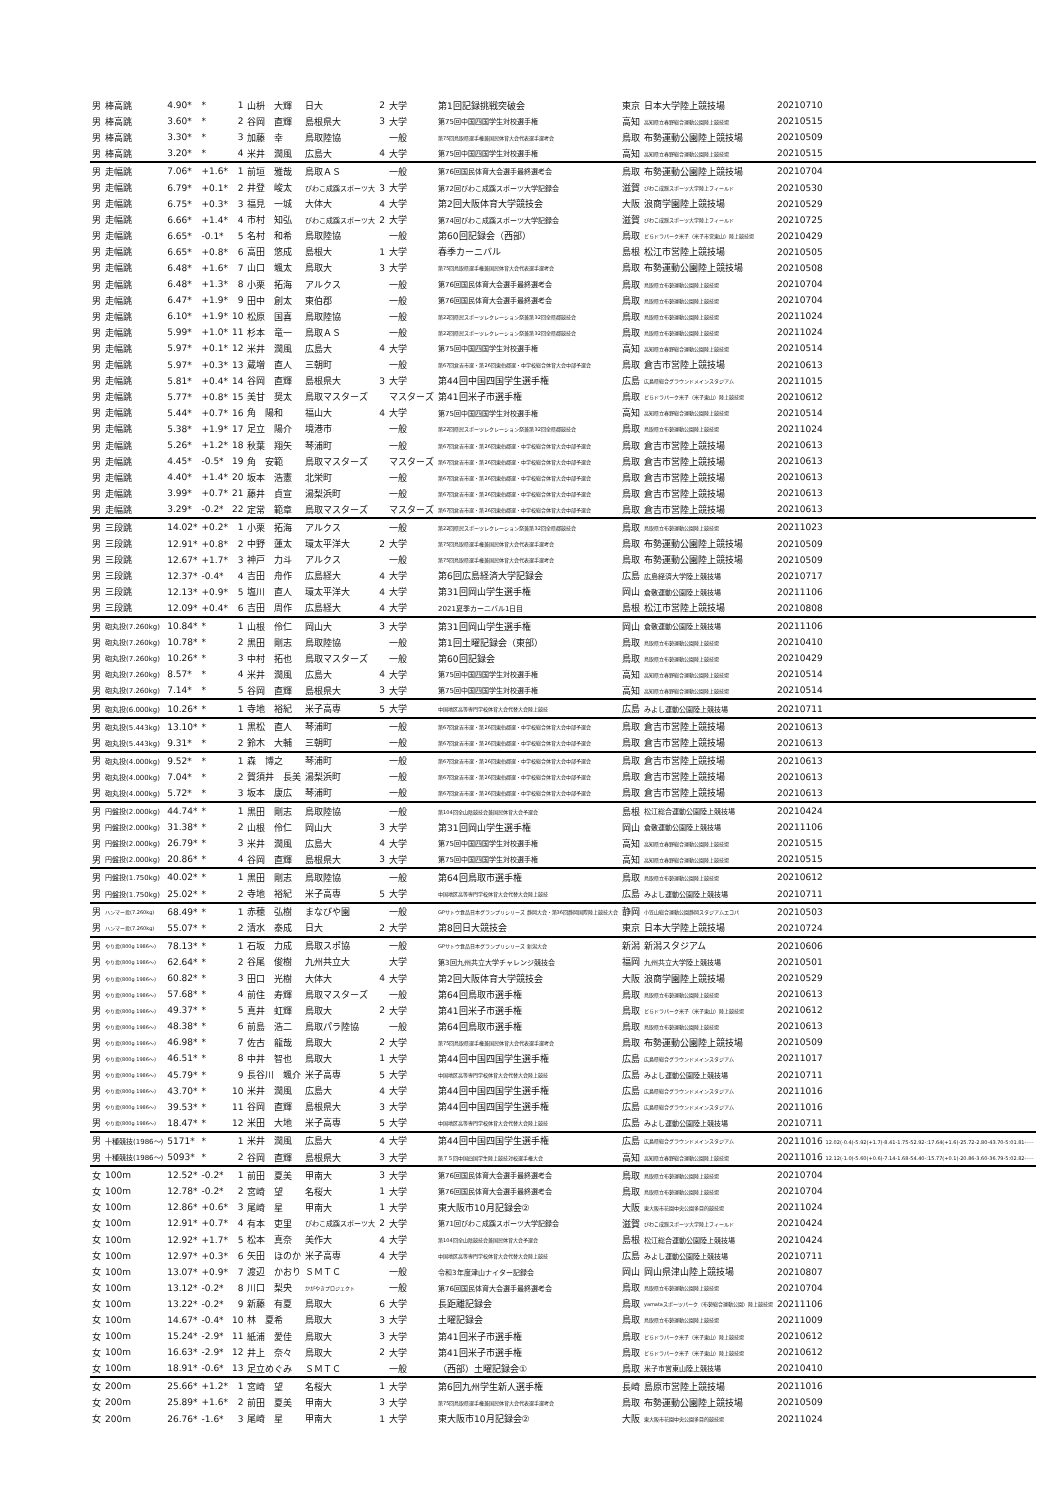| 男 | 棒高跳 | 4.90* | * | 1 | 山枡 大輝 | 日大 | 2 | 大学 | 第1回記録挑戦突破会 | 東京 | 日本大学陸上競技場 | 20210710 |
| 男 | 棒高跳 | 3.60* | * | 2 | 谷岡 直輝 | 島根県大 | 3 | 大学 | 第75回中国四国学生対校選手権 | 高知 | 高知県立春野総合運動公園陸上競技場 | 20210515 |
| 男 | 棒高跳 | 3.30* | * | 3 | 加藤 幸 | 鳥取陸協 | | 一般 | 第75回鳥取県選手権兼国民体育大会代表選手選考会 | 鳥取 | 布勢運動公園陸上競技場 | 20210509 |
| 男 | 棒高跳 | 3.20* | * | 4 | 米井 潤風 | 広島大 | 4 | 大学 | 第75回中国四国学生対校選手権 | 高知 | 高知県立春野総合運動公園陸上競技場 | 20210515 |
| 男 | 走幅跳 | 7.06* | +1.6* | 1 | 前垣 雅哉 | 鳥取ＡＳ | | 一般 | 第76回国民体育大会選手最終選考会 | 鳥取 | 布勢運動公園陸上競技場 | 20210704 |
| 男 | 走幅跳 | 6.79* | +0.1* | 2 | 井登 峻太 | びわこ成蹊スポーツ大 | 3 | 大学 | 第72回びわこ成蹊スポーツ大学記録会 | 滋賀 | びわこ成蹊スポーツ大学陸上フィールド | 20210530 |
| 男 | 走幅跳 | 6.75* | +0.3* | 3 | 福見 一城 | 大体大 | 4 | 大学 | 第2回大阪体育大学競技会 | 大阪 | 浪商学園陸上競技場 | 20210529 |
| 男 | 走幅跳 | 6.66* | +1.4* | 4 | 市村 知弘 | びわこ成蹊スポーツ大 | 2 | 大学 | 第74回びわこ成蹊スポーツ大学記録会 | 滋賀 | びわこ成蹊スポーツ大学陸上フィールド | 20210725 |
| 男 | 走幅跳 | 6.65* | -0.1* | 5 | 名村 和希 | 鳥取陸協 | | 一般 | 第60回記録会（西部） | 鳥取 | どらドラパーク米子（米子市営東山）陸上競技場 | 20210429 |
| 男 | 走幅跳 | 6.65* | +0.8* | 6 | 高田 悠成 | 島根大 | 1 | 大学 | 春季カーニバル | 島根 | 松江市営陸上競技場 | 20210505 |
| 男 | 走幅跳 | 6.48* | +1.6* | 7 | 山口 颯太 | 鳥取大 | 3 | 大学 | 第75回鳥取県選手権兼国民体育大会代表選手選考会 | 鳥取 | 布勢運動公園陸上競技場 | 20210508 |
| 男 | 走幅跳 | 6.48* | +1.3* | 8 | 小栗 拓海 | アルクス | | 一般 | 第76回国民体育大会選手最終選考会 | 鳥取 | 鳥取県立布勢運動公園陸上競技場 | 20210704 |
| 男 | 走幅跳 | 6.47* | +1.9* | 9 | 田中 創太 | 東伯郡 | | 一般 | 第76回国民体育大会選手最終選考会 | 鳥取 | 鳥取県立布勢運動公園陸上競技場 | 20210704 |
| 男 | 走幅跳 | 6.10* | +1.9* | 10 | 松原 国喜 | 鳥取陸協 | | 一般 | 第22回県民スポーツレクレーション祭兼第32回全県郡競技会 | 鳥取 | 鳥取県立布勢運動公園陸上競技場 | 20211024 |
| 男 | 走幅跳 | 5.99* | +1.0* | 11 | 杉本 竜一 | 鳥取ＡＳ | | 一般 | 第22回県民スポーツレクレーション祭兼第32回全県郡競技会 | 鳥取 | 鳥取県立布勢運動公園陸上競技場 | 20211024 |
| 男 | 走幅跳 | 5.97* | +0.1* | 12 | 米井 潤風 | 広島大 | 4 | 大学 | 第75回中国四国学生対校選手権 | 高知 | 高知県立春野総合運動公園陸上競技場 | 20210514 |
| 男 | 走幅跳 | 5.97* | +0.3* | 13 | 蔵増 直人 | 三朝町 | | 一般 | 第67回倉吉市選・第26回東伯郡選・中学校総合体育大会中部予選会 | 鳥取 | 倉吉市営陸上競技場 | 20210613 |
| 男 | 走幅跳 | 5.81* | +0.4* | 14 | 谷岡 直輝 | 島根県大 | 3 | 大学 | 第44回中国四国学生選手権 | 広島 | 広島県総合グラウンドメインスタジアム | 20211015 |
| 男 | 走幅跳 | 5.77* | +0.8* | 15 | 美甘 奨太 | 鳥取マスターズ | | マスターズ | 第41回米子市選手権 | 鳥取 | どらドラパーク米子（米子東山）陸上競技場 | 20210612 |
| 男 | 走幅跳 | 5.44* | +0.7* | 16 | 角 陽和 | 福山大 | 4 | 大学 | 第75回中国四国学生対校選手権 | 高知 | 高知県立春野総合運動公園陸上競技場 | 20210514 |
| 男 | 走幅跳 | 5.38* | +1.9* | 17 | 足立 陽介 | 境港市 | | 一般 | 第22回県民スポーツレクレーション祭兼第32回全県郡競技会 | 鳥取 | 鳥取県立布勢運動公園陸上競技場 | 20211024 |
| 男 | 走幅跳 | 5.26* | +1.2* | 18 | 秋葉 翔矢 | 琴浦町 | | 一般 | 第67回倉吉市選・第26回東伯郡選・中学校総合体育大会中部予選会 | 鳥取 | 倉吉市営陸上競技場 | 20210613 |
| 男 | 走幅跳 | 4.45* | -0.5* | 19 | 角 安範 | 鳥取マスターズ | | マスターズ | 第67回倉吉市選・第26回東伯郡選・中学校総合体育大会中部予選会 | 鳥取 | 倉吉市営陸上競技場 | 20210613 |
| 男 | 走幅跳 | 4.40* | +1.4* | 20 | 坂本 浩憲 | 北栄町 | | 一般 | 第67回倉吉市選・第26回東伯郡選・中学校総合体育大会中部予選会 | 鳥取 | 倉吉市営陸上競技場 | 20210613 |
| 男 | 走幅跳 | 3.99* | +0.7* | 21 | 藤井 貞宣 | 湯梨浜町 | | 一般 | 第67回倉吉市選・第26回東伯郡選・中学校総合体育大会中部予選会 | 鳥取 | 倉吉市営陸上競技場 | 20210613 |
| 男 | 走幅跳 | 3.29* | -0.2* | 22 | 定常 範章 | 鳥取マスターズ | | マスターズ | 第67回倉吉市選・第26回東伯郡選・中学校総合体育大会中部予選会 | 鳥取 | 倉吉市営陸上競技場 | 20210613 |
| 男 | 三段跳 | 14.02* | +0.2* | 1 | 小栗 拓海 | アルクス | | 一般 | 第22回県民スポーツレクレーション祭兼第32回全県郡競技会 | 鳥取 | 鳥取県立布勢運動公園陸上競技場 | 20211023 |
| 男 | 三段跳 | 12.91* | +0.8* | 2 | 中野 蓮太 | 環太平洋大 | 2 | 大学 | 第75回鳥取県選手権兼国民体育大会代表選手選考会 | 鳥取 | 布勢運動公園陸上競技場 | 20210509 |
| 男 | 三段跳 | 12.67* | +1.7* | 3 | 神戸 力斗 | アルクス | | 一般 | 第75回鳥取県選手権兼国民体育大会代表選手選考会 | 鳥取 | 布勢運動公園陸上競技場 | 20210509 |
| 男 | 三段跳 | 12.37* | -0.4* | 4 | 吉田 舟作 | 広島経大 | 4 | 大学 | 第6回広島経済大学記録会 | 広島 | 広島経済大学陸上競技場 | 20210717 |
| 男 | 三段跳 | 12.13* | +0.9* | 5 | 塩川 直人 | 環太平洋大 | 4 | 大学 | 第31回岡山学生選手権 | 岡山 | 倉敷運動公園陸上競技場 | 20211106 |
| 男 | 三段跳 | 12.09* | +0.4* | 6 | 吉田 周作 | 広島経大 | 4 | 大学 | 2021夏季カーニバル1日目 | 島根 | 松江市営陸上競技場 | 20210808 |
| 男 | 砲丸投(7.260kg) | 10.84* | * | 1 | 山根 伶仁 | 岡山大 | 3 | 大学 | 第31回岡山学生選手権 | 岡山 | 倉敷運動公園陸上競技場 | 20211106 |
| 男 | 砲丸投(7.260kg) | 10.78* | * | 2 | 黒田 剛志 | 鳥取陸協 | | 一般 | 第1回土曜記録会（東部） | 鳥取 | 鳥取県立布勢運動公園陸上競技場 | 20210410 |
| 男 | 砲丸投(7.260kg) | 10.26* | * | 3 | 中村 拓也 | 鳥取マスターズ | | 一般 | 第60回記録会 | 鳥取 | 鳥取県立布勢運動公園陸上競技場 | 20210429 |
| 男 | 砲丸投(7.260kg) | 8.57* | * | 4 | 米井 潤風 | 広島大 | 4 | 大学 | 第75回中国四国学生対校選手権 | 高知 | 高知県立春野総合運動公園陸上競技場 | 20210514 |
| 男 | 砲丸投(7.260kg) | 7.14* | * | 5 | 谷岡 直輝 | 島根県大 | 3 | 大学 | 第75回中国四国学生対校選手権 | 高知 | 高知県立春野総合運動公園陸上競技場 | 20210514 |
| 男 | 砲丸投(6.000kg) | 10.26* | * | 1 | 寺地 裕紀 | 米子高専 | 5 | 大学 | 中国地区高等専門学校体育大会代替大会陸上競技 | 広島 | みよし運動公園陸上競技場 | 20210711 |
| 男 | 砲丸投(5.443kg) | 13.10* | * | 1 | 黒松 直人 | 琴浦町 | | 一般 | 第67回倉吉市選・第26回東伯郡選・中学校総合体育大会中部予選会 | 鳥取 | 倉吉市営陸上競技場 | 20210613 |
| 男 | 砲丸投(5.443kg) | 9.31* | * | 2 | 鈴木 大輔 | 三朝町 | | 一般 | 第67回倉吉市選・第26回東伯郡選・中学校総合体育大会中部予選会 | 鳥取 | 倉吉市営陸上競技場 | 20210613 |
| 男 | 砲丸投(4.000kg) | 9.52* | * | 1 | 森 博之 | 琴浦町 | | 一般 | 第67回倉吉市選・第26回東伯郡選・中学校総合体育大会中部予選会 | 鳥取 | 倉吉市営陸上競技場 | 20210613 |
| 男 | 砲丸投(4.000kg) | 7.04* | * | 2 | 賀須井 長美 | 湯梨浜町 | | 一般 | 第67回倉吉市選・第26回東伯郡選・中学校総合体育大会中部予選会 | 鳥取 | 倉吉市営陸上競技場 | 20210613 |
| 男 | 砲丸投(4.000kg) | 5.72* | * | 3 | 坂本 康広 | 琴浦町 | | 一般 | 第67回倉吉市選・第26回東伯郡選・中学校総合体育大会中部予選会 | 鳥取 | 倉吉市営陸上競技場 | 20210613 |
| 男 | 円盤投(2.000kg) | 44.74* | * | 1 | 黒田 剛志 | 鳥取陸協 | | 一般 | 第104回全山陰競技会兼国民体育大会予選会 | 島根 | 松江総合運動公園陸上競技場 | 20210424 |
| 男 | 円盤投(2.000kg) | 31.38* | * | 2 | 山根 伶仁 | 岡山大 | 3 | 大学 | 第31回岡山学生選手権 | 岡山 | 倉敷運動公園陸上競技場 | 20211106 |
| 男 | 円盤投(2.000kg) | 26.79* | * | 3 | 米井 潤風 | 広島大 | 4 | 大学 | 第75回中国四国学生対校選手権 | 高知 | 高知県立春野総合運動公園陸上競技場 | 20210515 |
| 男 | 円盤投(2.000kg) | 20.86* | * | 4 | 谷岡 直輝 | 島根県大 | 3 | 大学 | 第75回中国四国学生対校選手権 | 高知 | 高知県立春野総合運動公園陸上競技場 | 20210515 |
| 男 | 円盤投(1.750kg) | 40.02* | * | 1 | 黒田 剛志 | 鳥取陸協 | | 一般 | 第64回鳥取市選手権 | 鳥取 | 鳥取県立布勢運動公園陸上競技場 | 20210612 |
| 男 | 円盤投(1.750kg) | 25.02* | * | 2 | 寺地 裕紀 | 米子高専 | 5 | 大学 | 中国地区高等専門学校体育大会代替大会陸上競技 | 広島 | みよし運動公園陸上競技場 | 20210711 |
| 男 | ハンマー投(7.260kg) | 68.49* | * | 1 | 赤穂 弘樹 | まなびや園 | | 一般 | GPサトウ食品日本グランプリシリーズ 静岡大会・第36回静岡国際陸上競技大会 | 静岡 | 小笠山総合運動公園静岡スタジアムエコパ | 20210503 |
| 男 | ハンマー投(7.260kg) | 55.07* | * | 2 | 清水 泰成 | 日大 | 2 | 大学 | 第8回日大競技会 | 東京 | 日本大学陸上競技場 | 20210724 |
| 男 | やり投(800g 1986～) | 78.13* | * | 1 | 石坂 力成 | 鳥取スポ協 | | 一般 | GPサトウ食品日本グランプリシリーズ 新潟大会 | 新潟 | 新潟スタジアム | 20210606 |
| 男 | やり投(800g 1986～) | 62.64* | * | 2 | 谷尾 俊樹 | 九州共立大 | | 大学 | 第3回九州共立大学チャレンジ競技会 | 福岡 | 九州共立大学陸上競技場 | 20210501 |
| 男 | やり投(800g 1986～) | 60.82* | * | 3 | 田口 光樹 | 大体大 | 4 | 大学 | 第2回大阪体育大学競技会 | 大阪 | 浪商学園陸上競技場 | 20210529 |
| 男 | やり投(800g 1986～) | 57.68* | * | 4 | 前住 寿輝 | 鳥取マスターズ | | 一般 | 第64回鳥取市選手権 | 鳥取 | 鳥取県立布勢運動公園陸上競技場 | 20210613 |
| 男 | やり投(800g 1986～) | 49.37* | * | 5 | 真井 虹輝 | 鳥取大 | 2 | 大学 | 第41回米子市選手権 | 鳥取 | どらドラパーク米子（米子東山）陸上競技場 | 20210612 |
| 男 | やり投(800g 1986～) | 48.38* | * | 6 | 前島 浩二 | 鳥取パラ陸協 | | 一般 | 第64回鳥取市選手権 | 鳥取 | 鳥取県立布勢運動公園陸上競技場 | 20210613 |
| 男 | やり投(800g 1986～) | 46.98* | * | 7 | 佐古 龍哉 | 鳥取大 | 2 | 大学 | 第75回鳥取県選手権兼国民体育大会代表選手選考会 | 鳥取 | 布勢運動公園陸上競技場 | 20210509 |
| 男 | やり投(800g 1986～) | 46.51* | * | 8 | 中井 智也 | 鳥取大 | 1 | 大学 | 第44回中国四国学生選手権 | 広島 | 広島県総合グラウンドメインスタジアム | 20211017 |
| 男 | やり投(800g 1986～) | 45.79* | * | 9 | 長谷川 颯介 | 米子高専 | 5 | 大学 | 中国地区高等専門学校体育大会代替大会陸上競技 | 広島 | みよし運動公園陸上競技場 | 20210711 |
| 男 | やり投(800g 1986～) | 43.70* | * | 10 | 米井 潤風 | 広島大 | 4 | 大学 | 第44回中国四国学生選手権 | 広島 | 広島県総合グラウンドメインスタジアム | 20211016 |
| 男 | やり投(800g 1986～) | 39.53* | * | 11 | 谷岡 直輝 | 島根県大 | 3 | 大学 | 第44回中国四国学生選手権 | 広島 | 広島県総合グラウンドメインスタジアム | 20211016 |
| 男 | やり投(800g 1986～) | 18.47* | * | 12 | 米田 大地 | 米子高専 | 5 | 大学 | 中国地区高等専門学校体育大会代替大会陸上競技 | 広島 | みよし運動公園陸上競技場 | 20210711 |
| 男 | 十種競技(1986～) | 5171* | * | 1 | 米井 潤風 | 広島大 | 4 | 大学 | 第44回中国四国学生選手権 | 広島 | 広島県総合グラウンドメインスタジアム | 20211016 12.02(-0.4)-5.92(+1.7)-8.41-1.75-52.92-:17.64(+1.6)-25.72-2.80-43.70-5:01.81----- |
| 男 | 十種競技(1986～) | 5093* | * | 2 | 谷岡 直輝 | 島根県大 | 3 | 大学 | 第７５回中国四国学生陸上競技対校選手権大会 | 高知 | 高知県立春野総合運動公園陸上競技場 | 20211016 12.12(-1.0)-5.60(+0.6)-7.14-1.68-54.40-:15.77(+0.1)-20.86-3.60-36.79-5:02.82----- |
| 女 | 100m | 12.52* | -0.2* | 1 | 前田 夏美 | 甲南大 | 3 | 大学 | 第76回国民体育大会選手最終選考会 | 鳥取 | 鳥取県立布勢運動公園陸上競技場 | 20210704 |
| 女 | 100m | 12.78* | -0.2* | 2 | 宮崎 望 | 名桜大 | 1 | 大学 | 第76回国民体育大会選手最終選考会 | 鳥取 | 鳥取県立布勢運動公園陸上競技場 | 20210704 |
| 女 | 100m | 12.86* | +0.6* | 3 | 尾崎 星 | 甲南大 | 1 | 大学 | 東大阪市10月記録会② | 大阪 | 東大阪市花園中央公園多目的競技場 | 20211024 |
| 女 | 100m | 12.91* | +0.7* | 4 | 有本 吏里 | びわこ成蹊スポーツ大 | 2 | 大学 | 第71回びわこ成蹊スポーツ大学記録会 | 滋賀 | びわこ成蹊スポーツ大学陸上フィールド | 20210424 |
| 女 | 100m | 12.92* | +1.7* | 5 | 松本 真奈 | 美作大 | 4 | 大学 | 第104回全山陰競技会兼国民体育大会予選会 | 島根 | 松江総合運動公園陸上競技場 | 20210424 |
| 女 | 100m | 12.97* | +0.3* | 6 | 矢田 ほのか | 米子高専 | 4 | 大学 | 中国地区高等専門学校体育大会代替大会陸上競技 | 広島 | みよし運動公園陸上競技場 | 20210711 |
| 女 | 100m | 13.07* | +0.9* | 7 | 渡辺 かおり | ＳＭＴＣ | | 一般 | 令和3年度津山ナイター記録会 | 岡山 | 岡山県津山陸上競技場 | 20210807 |
| 女 | 100m | 13.12* | -0.2* | 8 | 川口 梨央 | かがやきプロジェクト | | 一般 | 第76回国民体育大会選手最終選考会 | 鳥取 | 鳥取県立布勢運動公園陸上競技場 | 20210704 |
| 女 | 100m | 13.22* | -0.2* | 9 | 新藤 有夏 | 鳥取大 | 6 | 大学 | 長距離記録会 | 鳥取 | yamataスポーツパーク（布勢総合運動公園）陸上競技場 | 20211106 |
| 女 | 100m | 14.67* | -0.4* | 10 | 林 夏希 | 鳥取大 | 3 | 大学 | 土曜記録会 | 鳥取 | 鳥取県立布勢運動公園陸上競技場 | 20211009 |
| 女 | 100m | 15.24* | -2.9* | 11 | 紙浦 愛佳 | 鳥取大 | 3 | 大学 | 第41回米子市選手権 | 鳥取 | どらドラパーク米子（米子東山）陸上競技場 | 20210612 |
| 女 | 100m | 16.63* | -2.9* | 12 | 井上 奈々 | 鳥取大 | 2 | 大学 | 第41回米子市選手権 | 鳥取 | どらドラパーク米子（米子東山）陸上競技場 | 20210612 |
| 女 | 100m | 18.91* | -0.6* | 13 | 足立めぐみ | ＳＭＴＣ | | 一般 | （西部）土曜記録会① | 鳥取 | 米子市営東山陸上競技場 | 20210410 |
| 女 | 200m | 25.66* | +1.2* | 1 | 宮崎 望 | 名桜大 | 1 | 大学 | 第6回九州学生新人選手権 | 長崎 | 島原市営陸上競技場 | 20211016 |
| 女 | 200m | 25.89* | +1.6* | 2 | 前田 夏美 | 甲南大 | 3 | 大学 | 第75回鳥取県選手権兼国民体育大会代表選手選考会 | 鳥取 | 布勢運動公園陸上競技場 | 20210509 |
| 女 | 200m | 26.76* | -1.6* | 3 | 尾崎 星 | 甲南大 | 1 | 大学 | 東大阪市10月記録会② | 大阪 | 東大阪市花園中央公園多目的競技場 | 20211024 |